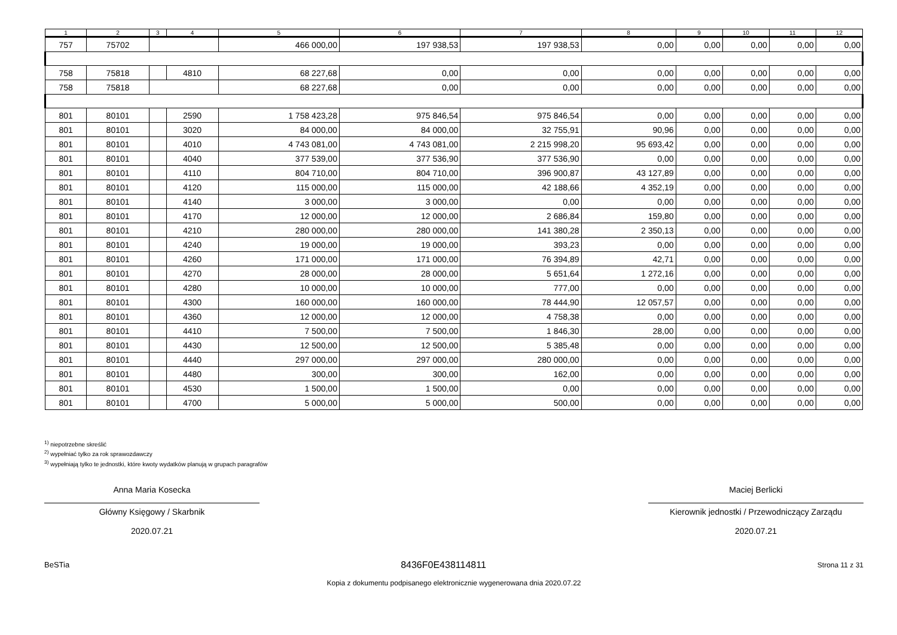| 1 | 2 | 3 | 4 | 5 | 6 | 7 | 8 | 9 | 10 | 11 | 12 |
| --- | --- | --- | --- | --- | --- | --- | --- | --- | --- | --- | --- |
| 757 | 75702 | | | 466 000,00 | 197 938,53 | 197 938,53 | 0,00 | 0,00 | 0,00 | 0,00 | 0,00 |
| 758 | 75818 | | 4810 | 68 227,68 | 0,00 | 0,00 | 0,00 | 0,00 | 0,00 | 0,00 | 0,00 |
| 758 | 75818 | | | 68 227,68 | 0,00 | 0,00 | 0,00 | 0,00 | 0,00 | 0,00 | 0,00 |
| 801 | 80101 | | 2590 | 1 758 423,28 | 975 846,54 | 975 846,54 | 0,00 | 0,00 | 0,00 | 0,00 | 0,00 |
| 801 | 80101 | | 3020 | 84 000,00 | 84 000,00 | 32 755,91 | 90,96 | 0,00 | 0,00 | 0,00 | 0,00 |
| 801 | 80101 | | 4010 | 4 743 081,00 | 4 743 081,00 | 2 215 998,20 | 95 693,42 | 0,00 | 0,00 | 0,00 | 0,00 |
| 801 | 80101 | | 4040 | 377 539,00 | 377 536,90 | 377 536,90 | 0,00 | 0,00 | 0,00 | 0,00 | 0,00 |
| 801 | 80101 | | 4110 | 804 710,00 | 804 710,00 | 396 900,87 | 43 127,89 | 0,00 | 0,00 | 0,00 | 0,00 |
| 801 | 80101 | | 4120 | 115 000,00 | 115 000,00 | 42 188,66 | 4 352,19 | 0,00 | 0,00 | 0,00 | 0,00 |
| 801 | 80101 | | 4140 | 3 000,00 | 3 000,00 | 0,00 | 0,00 | 0,00 | 0,00 | 0,00 | 0,00 |
| 801 | 80101 | | 4170 | 12 000,00 | 12 000,00 | 2 686,84 | 159,80 | 0,00 | 0,00 | 0,00 | 0,00 |
| 801 | 80101 | | 4210 | 280 000,00 | 280 000,00 | 141 380,28 | 2 350,13 | 0,00 | 0,00 | 0,00 | 0,00 |
| 801 | 80101 | | 4240 | 19 000,00 | 19 000,00 | 393,23 | 0,00 | 0,00 | 0,00 | 0,00 | 0,00 |
| 801 | 80101 | | 4260 | 171 000,00 | 171 000,00 | 76 394,89 | 42,71 | 0,00 | 0,00 | 0,00 | 0,00 |
| 801 | 80101 | | 4270 | 28 000,00 | 28 000,00 | 5 651,64 | 1 272,16 | 0,00 | 0,00 | 0,00 | 0,00 |
| 801 | 80101 | | 4280 | 10 000,00 | 10 000,00 | 777,00 | 0,00 | 0,00 | 0,00 | 0,00 | 0,00 |
| 801 | 80101 | | 4300 | 160 000,00 | 160 000,00 | 78 444,90 | 12 057,57 | 0,00 | 0,00 | 0,00 | 0,00 |
| 801 | 80101 | | 4360 | 12 000,00 | 12 000,00 | 4 758,38 | 0,00 | 0,00 | 0,00 | 0,00 | 0,00 |
| 801 | 80101 | | 4410 | 7 500,00 | 7 500,00 | 1 846,30 | 28,00 | 0,00 | 0,00 | 0,00 | 0,00 |
| 801 | 80101 | | 4430 | 12 500,00 | 12 500,00 | 5 385,48 | 0,00 | 0,00 | 0,00 | 0,00 | 0,00 |
| 801 | 80101 | | 4440 | 297 000,00 | 297 000,00 | 280 000,00 | 0,00 | 0,00 | 0,00 | 0,00 | 0,00 |
| 801 | 80101 | | 4480 | 300,00 | 300,00 | 162,00 | 0,00 | 0,00 | 0,00 | 0,00 | 0,00 |
| 801 | 80101 | | 4530 | 1 500,00 | 1 500,00 | 0,00 | 0,00 | 0,00 | 0,00 | 0,00 | 0,00 |
| 801 | 80101 | | 4700 | 5 000,00 | 5 000,00 | 500,00 | 0,00 | 0,00 | 0,00 | 0,00 | 0,00 |
<sup>1)</sup> niepotrzebne skreślić
<sup>2)</sup> wypełniać tylko za rok sprawozdawczy
<sup>3)</sup> wypełniają tylko te jednostki, które kwoty wydatków planują w grupach paragrafów
Anna Maria Kosecka
Główny Księgowy / Skarbnik
2020.07.21
Maciej Berlicki
Kierownik jednostki / Przewodniczący Zarządu
2020.07.21
BeSTia 8436F0E438114811 Strona 11 z 31
Kopia z dokumentu podpisanego elektronicznie wygenerowana dnia 2020.07.22